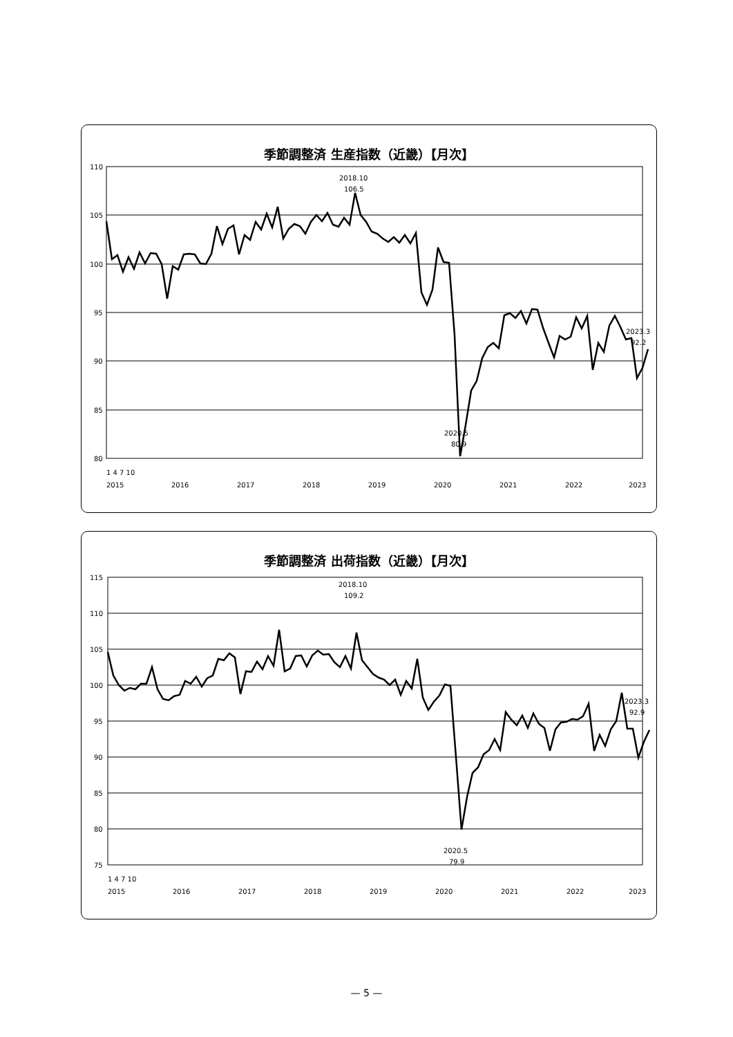季節調整済 生産指数（近畿）【月次】
110
105
100
95
90
85
80
2020.5
80.9
2018.10
106.5
2023.3
92.2
1 4 7 10
2015
2016
2017
2018
2019
2020
2021
2022
2023
季節調整済 出荷指数（近畿）【月次】
115
110
105
100
95
90
85
80
75
2020.5
79.9
2018.10
109.2
2023.3
92.9
1 4 7 10
2015
2016
2017
2018
2019
2020
2021
2022
2023
— 5 —